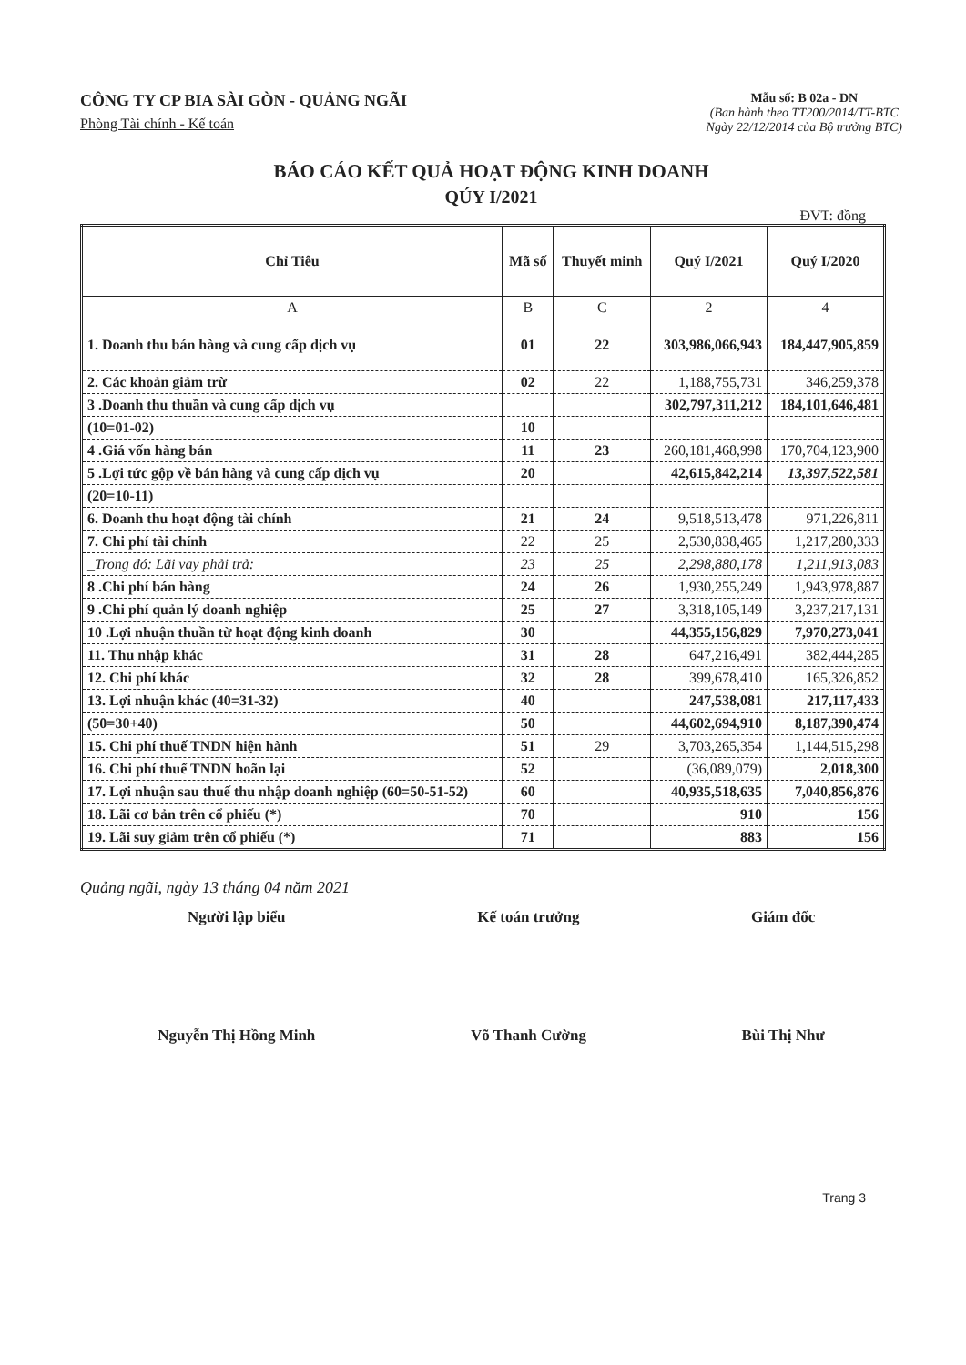CÔNG TY CP BIA SÀI GÒN - QUẢNG NGÃI
Phòng Tài chính - Kế toán
Mẫu số: B 02a - DN
(Ban hành theo TT200/2014/TT-BTC
Ngày 22/12/2014 của Bộ trưởng BTC)
BÁO CÁO KẾT QUẢ HOẠT ĐỘNG KINH DOANH
QÚY I/2021
ĐVT: đồng
| Chỉ Tiêu | Mã số | Thuyết minh | Quý I/2021 | Quý I/2020 |
| --- | --- | --- | --- | --- |
| A | B | C | 2 | 4 |
| 1. Doanh thu bán hàng và cung cấp dịch vụ | 01 | 22 | 303,986,066,943 | 184,447,905,859 |
| 2. Các khoản giảm trừ | 02 | 22 | 1,188,755,731 | 346,259,378 |
| 3 .Doanh thu thuần và cung cấp dịch vụ | | | 302,797,311,212 | 184,101,646,481 |
| (10=01-02) | 10 | | | |
| 4 .Giá vốn hàng bán | 11 | 23 | 260,181,468,998 | 170,704,123,900 |
| 5 .Lợi tức gộp về bán hàng và cung cấp dịch vụ | 20 | | 42,615,842,214 | 13,397,522,581 |
| (20=10-11) | | | | |
| 6. Doanh thu hoạt động tài chính | 21 | 24 | 9,518,513,478 | 971,226,811 |
| 7. Chi phí tài chính | 22 | 25 | 2,530,838,465 | 1,217,280,333 |
| _Trong đó: Lãi vay phải trả: | 23 | 25 | 2,298,880,178 | 1,211,913,083 |
| 8 .Chi phí bán hàng | 24 | 26 | 1,930,255,249 | 1,943,978,887 |
| 9 .Chi phí quản lý doanh nghiệp | 25 | 27 | 3,318,105,149 | 3,237,217,131 |
| 10 .Lợi nhuận thuần từ hoạt động kinh doanh | 30 | | 44,355,156,829 | 7,970,273,041 |
| 11. Thu nhập khác | 31 | 28 | 647,216,491 | 382,444,285 |
| 12. Chi phí khác | 32 | 28 | 399,678,410 | 165,326,852 |
| 13. Lợi nhuận khác (40=31-32) | 40 | | 247,538,081 | 217,117,433 |
| (50=30+40) | 50 | | 44,602,694,910 | 8,187,390,474 |
| 15. Chi phí thuế TNDN hiện hành | 51 | 29 | 3,703,265,354 | 1,144,515,298 |
| 16. Chi phí thuế TNDN hoãn lại | 52 | | (36,089,079) | 2,018,300 |
| 17. Lợi nhuận sau thuế thu nhập doanh nghiệp (60=50-51-52) | 60 | | 40,935,518,635 | 7,040,856,876 |
| 18. Lãi cơ bản trên cổ phiếu (*) | 70 | | 910 | 156 |
| 19. Lãi suy giảm trên cổ phiếu (*) | 71 | | 883 | 156 |
Quảng ngãi, ngày 13 tháng 04 năm 2021
Người lập biểu
Nguyễn Thị Hồng Minh
Kế toán trưởng
Võ Thanh Cường
Giám đốc
Bùi Thị Như
Trang 3